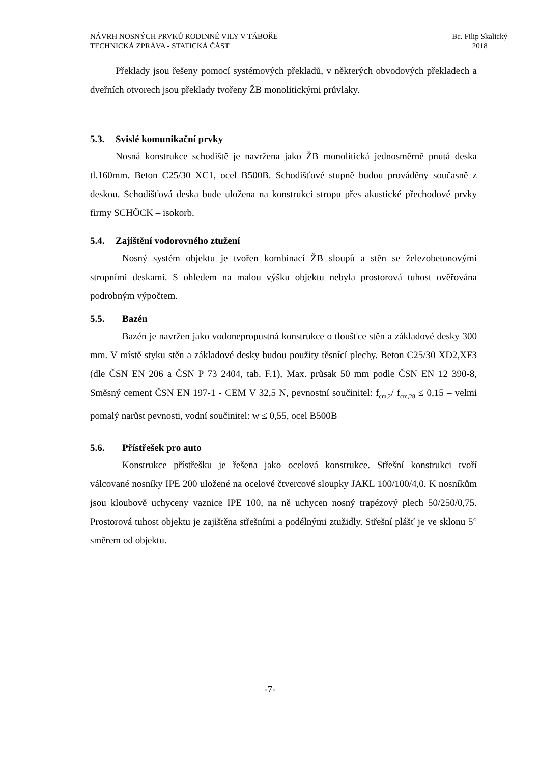NÁVRH NOSNÝCH PRVKŮ RODINNÉ VILY V TÁBOŘE
TECHNICKÁ ZPRÁVA - STATICKÁ ČÁST
Bc. Filip Skalický
2018
Překlady jsou řešeny pomocí systémových překladů, v některých obvodových překladech a dveřních otvorech jsou překlady tvořeny ŽB monolitickými průvlaky.
5.3. Svislé komunikační prvky
Nosná konstrukce schodiště je navržena jako ŽB monolitická jednosměrně pnutá deska tl.160mm. Beton C25/30 XC1, ocel B500B. Schodišťové stupně budou prováděny současně z deskou. Schodišťová deska bude uložena na konstrukci stropu přes akustické přechodové prvky firmy SCHÖCK – isokorb.
5.4. Zajištění vodorovného ztužení
Nosný systém objektu je tvořen kombinací ŽB sloupů a stěn se železobetonovými stropními deskami. S ohledem na malou výšku objektu nebyla prostorová tuhost ověřována podrobným výpočtem.
5.5. Bazén
Bazén je navržen jako vodonepropustná konstrukce o tloušťce stěn a základové desky 300 mm. V místě styku stěn a základové desky budou použity těsnící plechy. Beton C25/30 XD2,XF3 (dle ČSN EN 206 a ČSN P 73 2404, tab. F.1), Max. průsak 50 mm podle ČSN EN 12 390-8, Směsný cement ČSN EN 197-1 - CEM V 32,5 N, pevnostní součinitel: f<sub>cm,2</sub>/ f<sub>cm,28</sub> ≤ 0,15 – velmi pomalý narůst pevnosti, vodní součinitel: w ≤ 0,55, ocel B500B
5.6. Přístřešek pro auto
Konstrukce přístřešku je řešena jako ocelová konstrukce. Střešní konstrukci tvoří válcované nosníky IPE 200 uložené na ocelové čtvercové sloupky JAKL 100/100/4,0. K nosníkům jsou kloubově uchyceny vaznice IPE 100, na ně uchycen nosný trapézový plech 50/250/0,75. Prostorová tuhost objektu je zajištěna střešními a podélnými ztužidly. Střešní plášť je ve sklonu 5° směrem od objektu.
-7-